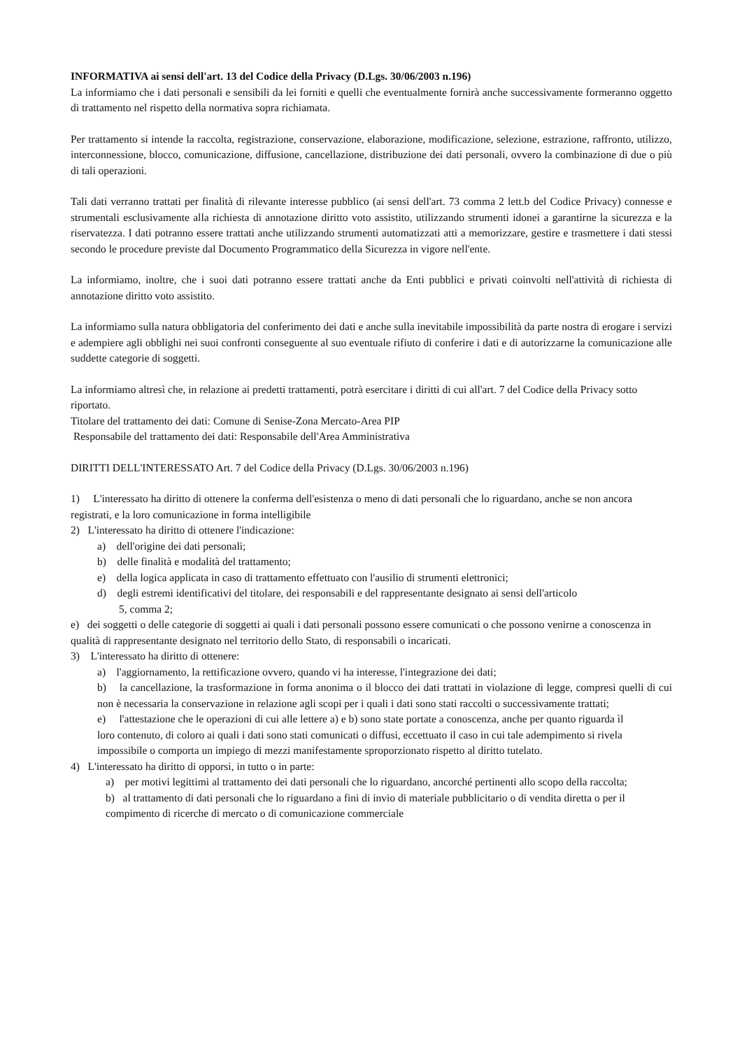INFORMATIVA ai sensi dell'art. 13 del Codice della Privacy (D.Lgs. 30/06/2003 n.196)
La informiamo che i dati personali e sensibili da lei forniti e quelli che eventualmente fornirà anche successivamente formeranno oggetto di trattamento nel rispetto della normativa sopra richiamata.
Per trattamento si intende la raccolta, registrazione, conservazione, elaborazione, modificazione, selezione, estrazione, raffronto, utilizzo, interconnessione, blocco, comunicazione, diffusione, cancellazione, distribuzione dei dati personali, ovvero la combinazione di due o più di tali operazioni.
Tali dati verranno trattati per finalità di rilevante interesse pubblico (ai sensi dell'art. 73 comma 2 lett.b del Codice Privacy) connesse e strumentali esclusivamente alla richiesta di annotazione diritto voto assistito, utilizzando strumenti idonei a garantirne la sicurezza e la riservatezza. I dati potranno essere trattati anche utilizzando strumenti automatizzati atti a memorizzare, gestire e trasmettere i dati stessi secondo le procedure previste dal Documento Programmatico della Sicurezza in vigore nell'ente.
La informiamo, inoltre, che i suoi dati potranno essere trattati anche da Enti pubblici e privati coinvolti nell'attività di richiesta di annotazione diritto voto assistito.
La informiamo sulla natura obbligatoria del conferimento dei dati e anche sulla inevitabile impossibilità da parte nostra di erogare i servizi e adempiere agli obblighi nei suoi confronti conseguente al suo eventuale rifiuto di conferire i dati e di autorizzarne la comunicazione alle suddette categorie di soggetti.
La informiamo altresì che, in relazione ai predetti trattamenti, potrà esercitare i diritti di cui all'art. 7 del Codice della Privacy sotto riportato.
Titolare del trattamento dei dati: Comune di Senise-Zona Mercato-Area PIP
Responsabile del trattamento dei dati: Responsabile dell'Area Amministrativa
DIRITTI DELL'INTERESSATO Art. 7 del Codice della Privacy (D.Lgs. 30/06/2003 n.196)
1) L'interessato ha diritto di ottenere la conferma dell'esistenza o meno di dati personali che lo riguardano, anche se non ancora registrati, e la loro comunicazione in forma intelligibile
2) L'interessato ha diritto di ottenere l'indicazione:
a) dell'origine dei dati personali;
b) delle finalità e modalità del trattamento;
e) della logica applicata in caso di trattamento effettuato con l'ausilio di strumenti elettronici;
d) degli estremi identificativi del titolare, dei responsabili e del rappresentante designato ai sensi dell'articolo
5, comma 2;
e) dei soggetti o delle categorie di soggetti ai quali i dati personali possono essere comunicati o che possono venirne a conoscenza in qualità di rappresentante designato nel territorio dello Stato, di responsabili o incaricati.
3) L'interessato ha diritto di ottenere:
a) l'aggiornamento, la rettificazione ovvero, quando vi ha interesse, l'integrazione dei dati;
b) la cancellazione, la trasformazione ìn forma anonima o il blocco dei dati trattati in violazione dì legge, compresi quelli di cui non è necessaria la conservazione in relazione agli scopi per i quali i dati sono stati raccolti o successivamente trattati;
e) l'attestazione che le operazioni di cui alle lettere a) e b) sono state portate a conoscenza, anche per quanto riguarda ìl loro contenuto, di coloro ai quali i dati sono stati comunicati o diffusi, eccettuato il caso in cui tale adempimento si rivela impossibile o comporta un impiego di mezzi manifestamente sproporzionato rispetto al diritto tutelato.
4) L'interessato ha diritto di opporsi, in tutto o in parte:
a) per motivi legittimi al trattamento dei dati personali che lo riguardano, ancorché pertinenti allo scopo della raccolta;
b) al trattamento di dati personali che lo riguardano a fini di invio di materiale pubblicitario o di vendita diretta o per il compimento di ricerche di mercato o di comunicazione commerciale